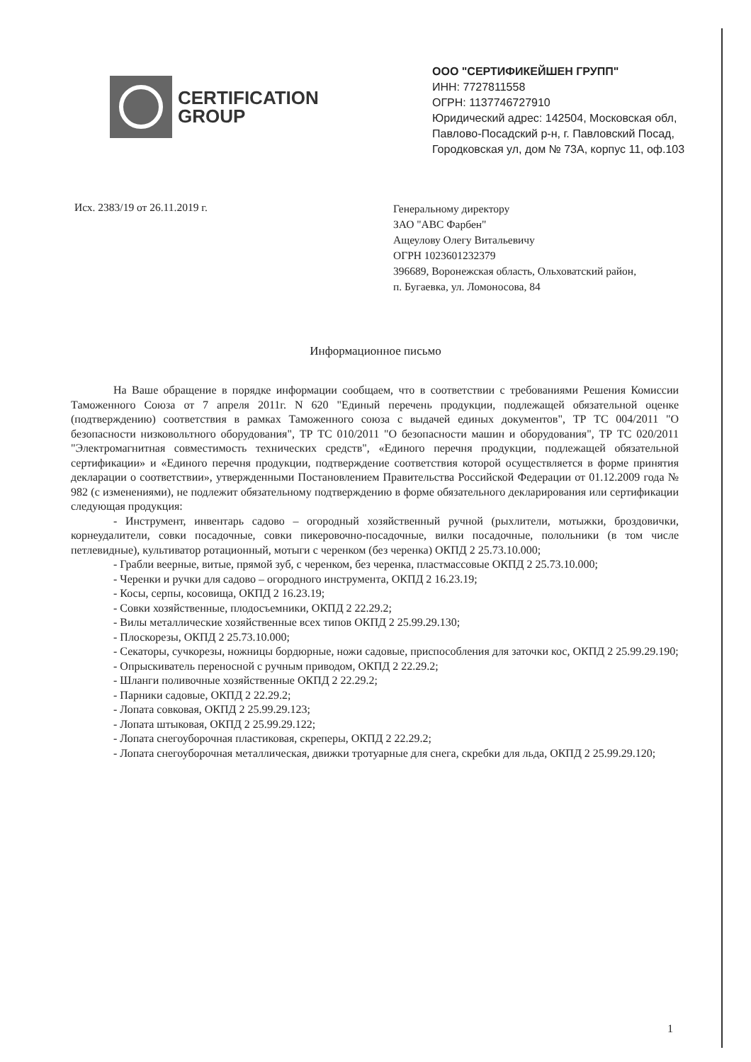CERTIFICATION
GROUP
ООО "СЕРТИФИКЕЙШЕН ГРУПП"
ИНН: 7727811558
ОГРН: 1137746727910
Юридический адрес: 142504, Московская обл,
Павлово-Посадский р-н, г. Павловский Посад,
Городковская ул, дом № 73А, корпус 11, оф.103
Исх. 2383/19 от 26.11.2019 г.
Генеральному директору
ЗАО "АВС Фарбен"
Ащеулову Олегу Витальевичу
ОГРН 1023601232379
396689, Воронежская область, Ольховатский район,
п. Бугаевка, ул. Ломоносова, 84
Информационное письмо
На Ваше обращение в порядке информации сообщаем, что в соответствии с требованиями Решения Комиссии Таможенного Союза от 7 апреля 2011г. N 620 "Единый перечень продукции, подлежащей обязательной оценке (подтверждению) соответствия в рамках Таможенного союза с выдачей единых документов", ТР ТС 004/2011 "О безопасности низковольтного оборудования", ТР ТС 010/2011 "О безопасности машин и оборудования", ТР ТС 020/2011 "Электромагнитная совместимость технических средств", «Единого перечня продукции, подлежащей обязательной сертификации» и «Единого перечня продукции, подтверждение соответствия которой осуществляется в форме принятия декларации о соответствии», утвержденными Постановлением Правительства Российской Федерации от 01.12.2009 года № 982 (с изменениями), не подлежит обязательному подтверждению в форме обязательного декларирования или сертификации следующая продукция:
- Инструмент, инвентарь садово – огородный хозяйственный ручной (рыхлители, мотыжки, броздовички, корнеудалители, совки посадочные, совки пикеровочно-посадочные, вилки посадочные, полольники (в том числе петлевидные), культиватор ротационный, мотыги с черенком (без черенка) ОКПД 2 25.73.10.000;
- Грабли веерные, витые, прямой зуб, с черенком, без черенка, пластмассовые ОКПД 2 25.73.10.000;
- Черенки и ручки для садово – огородного инструмента, ОКПД 2 16.23.19;
- Косы, серпы, косовища, ОКПД 2 16.23.19;
- Совки хозяйственные, плодосъемники, ОКПД 2 22.29.2;
- Вилы металлические хозяйственные всех типов ОКПД 2 25.99.29.130;
- Плоскорезы, ОКПД 2 25.73.10.000;
- Секаторы, сучкорезы, ножницы бордюрные, ножи садовые, приспособления для заточки кос, ОКПД 2 25.99.29.190;
- Опрыскиватель переносной с ручным приводом, ОКПД 2 22.29.2;
- Шланги поливочные хозяйственные ОКПД 2 22.29.2;
- Парники садовые, ОКПД 2 22.29.2;
- Лопата совковая, ОКПД 2 25.99.29.123;
- Лопата штыковая, ОКПД 2 25.99.29.122;
- Лопата снегоуборочная пластиковая, скреперы, ОКПД 2 22.29.2;
- Лопата снегоуборочная металлическая, движки тротуарные для снега, скребки для льда, ОКПД 2 25.99.29.120;
1